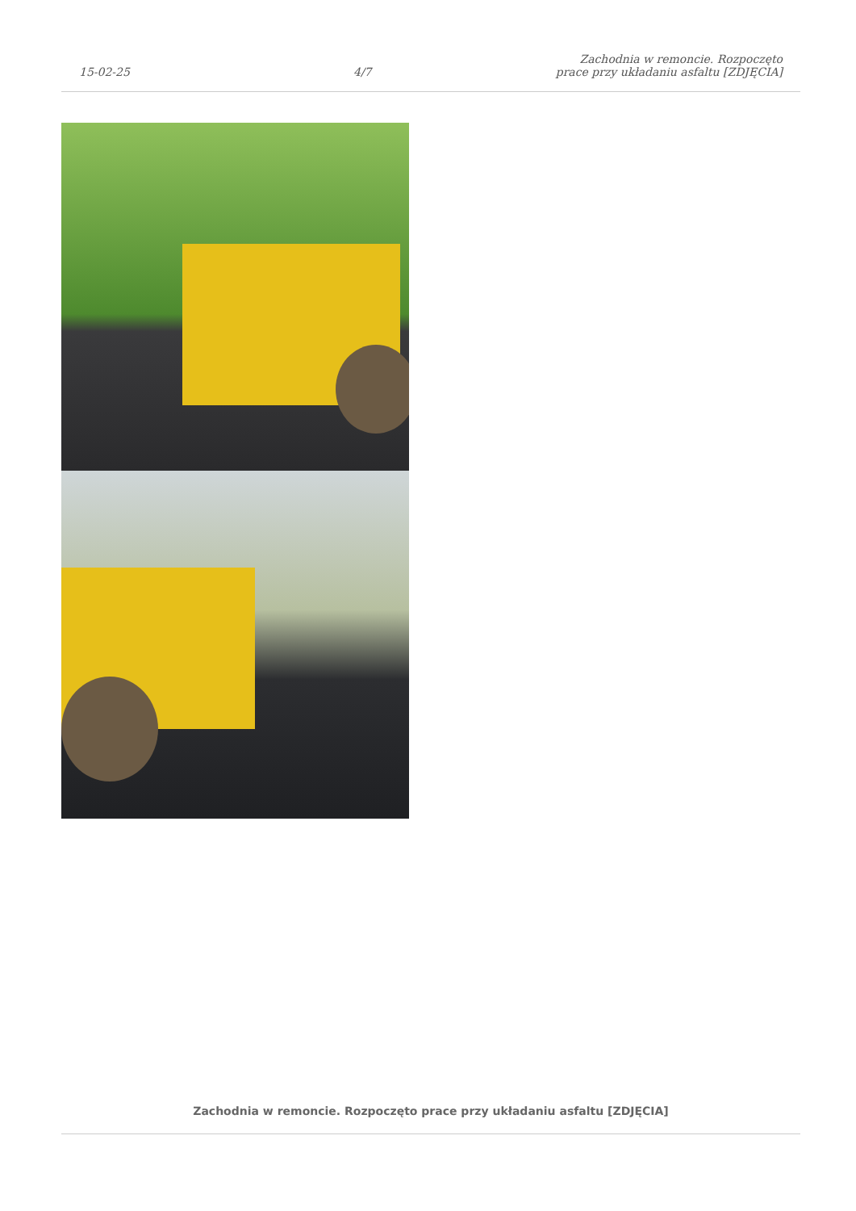15-02-25
4/7
Zachodnia w remoncie. Rozpoczęto
prace przy układaniu asfaltu [ZDJĘCIA]
Zachodnia w remoncie. Rozpoczęto prace przy układaniu asfaltu [ZDJĘCIA]